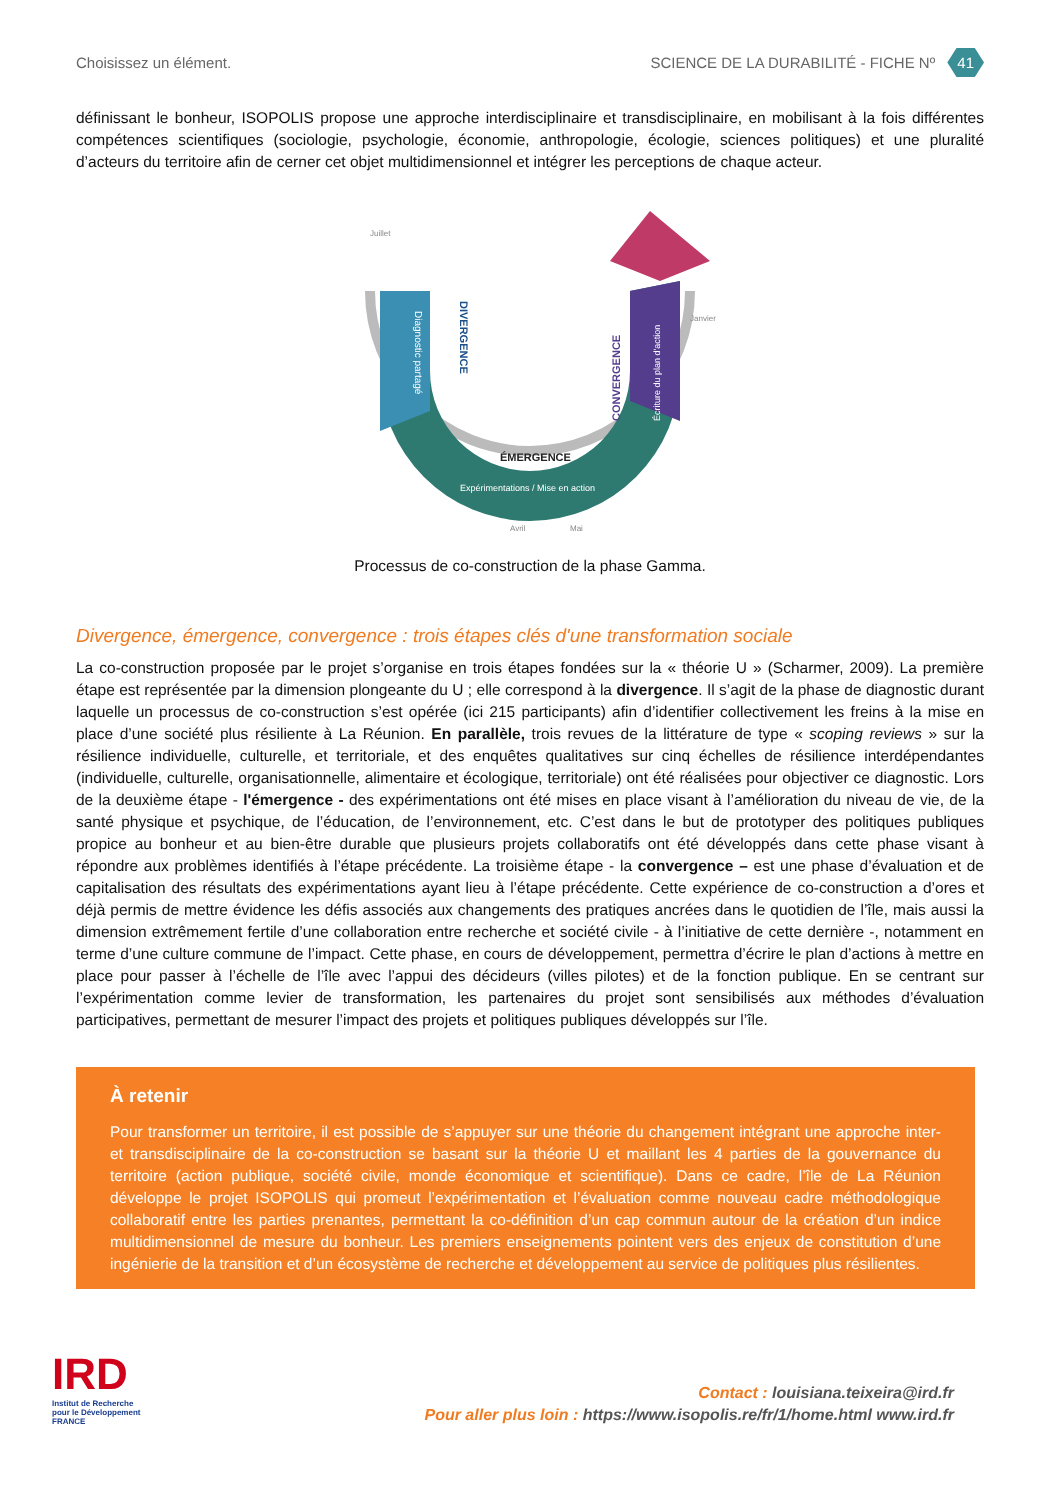Choisissez un élément. SCIENCE DE LA DURABILITÉ - FICHE Nº 41
définissant le bonheur, ISOPOLIS propose une approche interdisciplinaire et transdisciplinaire, en mobilisant à la fois différentes compétences scientifiques (sociologie, psychologie, économie, anthropologie, écologie, sciences politiques) et une pluralité d’acteurs du territoire afin de cerner cet objet multidimensionnel et intégrer les perceptions de chaque acteur.
Juillet
Janvier
Diagnostic partagé
DIVERGENCE
CONVERGENCE
Écriture du plan d'action
ÉMERGENCE
Expérimentations / Mise en action
Avril
Mai
Processus de co-construction de la phase Gamma.
Divergence, émergence, convergence : trois étapes clés d'une transformation sociale
La co-construction proposée par le projet s’organise en trois étapes fondées sur la « théorie U » (Scharmer, 2009). La première étape est représentée par la dimension plongeante du U ; elle correspond à la divergence. Il s’agit de la phase de diagnostic durant laquelle un processus de co-construction s’est opérée (ici 215 participants) afin d’identifier collectivement les freins à la mise en place d’une société plus résiliente à La Réunion. En parallèle, trois revues de la littérature de type « scoping reviews » sur la résilience individuelle, culturelle, et territoriale, et des enquêtes qualitatives sur cinq échelles de résilience interdépendantes (individuelle, culturelle, organisationnelle, alimentaire et écologique, territoriale) ont été réalisées pour objectiver ce diagnostic. Lors de la deuxième étape - l'émergence - des expérimentations ont été mises en place visant à l’amélioration du niveau de vie, de la santé physique et psychique, de l’éducation, de l’environnement, etc. C’est dans le but de prototyper des politiques publiques propice au bonheur et au bien-être durable que plusieurs projets collaboratifs ont été développés dans cette phase visant à répondre aux problèmes identifiés à l’étape précédente. La troisième étape - la convergence – est une phase d’évaluation et de capitalisation des résultats des expérimentations ayant lieu à l’étape précédente. Cette expérience de co-construction a d’ores et déjà permis de mettre évidence les défis associés aux changements des pratiques ancrées dans le quotidien de l’île, mais aussi la dimension extrêmement fertile d’une collaboration entre recherche et société civile - à l’initiative de cette dernière -, notamment en terme d’une culture commune de l’impact. Cette phase, en cours de développement, permettra d’écrire le plan d’actions à mettre en place pour passer à l’échelle de l’île avec l’appui des décideurs (villes pilotes) et de la fonction publique. En se centrant sur l’expérimentation comme levier de transformation, les partenaires du projet sont sensibilisés aux méthodes d’évaluation participatives, permettant de mesurer l’impact des projets et politiques publiques développés sur l’île.
À retenir
Pour transformer un territoire, il est possible de s’appuyer sur une théorie du changement intégrant une approche inter- et transdisciplinaire de la co-construction se basant sur la théorie U et maillant les 4 parties de la gouvernance du territoire (action publique, société civile, monde économique et scientifique). Dans ce cadre, l’île de La Réunion développe le projet ISOPOLIS qui promeut l’expérimentation et l’évaluation comme nouveau cadre méthodologique collaboratif entre les parties prenantes, permettant la co-définition d’un cap commun autour de la création d’un indice multidimensionnel de mesure du bonheur. Les premiers enseignements pointent vers des enjeux de constitution d’une ingénierie de la transition et d’un écosystème de recherche et développement au service de politiques plus résilientes.
IRD
Institut de Recherche
pour le Développement
FRANCE
Contact : louisiana.teixeira@ird.fr
Pour aller plus loin : https://www.isopolis.re/fr/1/home.html www.ird.fr